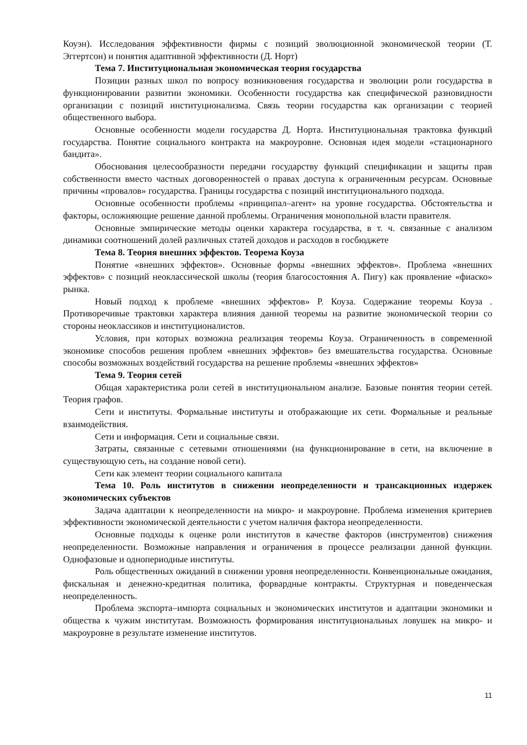Коуэн). Исследования эффективности фирмы с позиций эволюционной экономической теории (Т. Эггертсон) и понятия адаптивной эффективности (Д. Норт)
Тема 7. Институциональная экономическая теория государства
Позиции разных школ по вопросу возникновения государства и эволюции роли государства в функционировании развитии экономики. Особенности государства как специфической разновидности организации с позиций институционализма. Связь теории государства как организации с теорией общественного выбора.
Основные особенности модели государства Д. Норта. Институциональная трактовка функций государства. Понятие социального контракта на макроуровне. Основная идея модели «стационарного бандита».
Обоснования целесообразности передачи государству функций спецификации и защиты прав собственности вместо частных договоренностей о правах доступа к ограниченным ресурсам. Основные причины «провалов» государства. Границы государства с позиций институционального подхода.
Основные особенности проблемы «принципал–агент» на уровне государства. Обстоятельства и факторы, осложняющие решение данной проблемы. Ограничения монопольной власти правителя.
Основные эмпирические методы оценки характера государства, в т. ч. связанные с анализом динамики соотношений долей различных статей доходов и расходов в госбюджете
Тема 8. Теория внешних эффектов. Теорема Коуза
Понятие «внешних эффектов». Основные формы «внешних эффектов». Проблема «внешних эффектов» с позиций неоклассической школы (теория благосостояния А. Пигу) как проявление «фиаско» рынка.
Новый подход к проблеме «внешних эффектов» Р. Коуза. Содержание теоремы Коуза . Противоречивые трактовки характера влияния данной теоремы на развитие экономической теории со стороны неоклассиков и институционалистов.
Условия, при которых возможна реализация теоремы Коуза. Ограниченность в современной экономике способов решения проблем «внешних эффектов» без вмешательства государства. Основные способы возможных воздействий государства на решение проблемы «внешних эффектов»
Тема 9. Теория сетей
Общая характеристика роли сетей в институциональном анализе. Базовые понятия теории сетей. Теория графов.
Сети и институты. Формальные институты и отображающие их сети. Формальные и реальные взаимодействия.
Сети и информация. Сети и социальные связи.
Затраты, связанные с сетевыми отношениями (на функционирование в сети, на включение в существующую сеть, на создание новой сети).
Сети как элемент теории социального капитала
Тема 10. Роль институтов в снижении неопределенности и трансакционных издержек экономических субъектов
Задача адаптации к неопределенности на микро- и макроуровне. Проблема изменения критериев эффективности экономической деятельности с учетом наличия фактора неопределенности.
Основные подходы к оценке роли институтов в качестве факторов (инструментов) снижения неопределенности. Возможные направления и ограничения в процессе реализации данной функции. Однофазовые и однопериодные институты.
Роль общественных ожиданий в снижении уровня неопределенности. Конвенциональные ожидания, фискальная и денежно-кредитная политика, форвардные контракты. Структурная и поведенческая неопределенность.
Проблема экспорта–импорта социальных и экономических институтов и адаптации экономики и общества к чужим институтам. Возможность формирования институциональных ловушек на микро- и макроуровне в результате изменение институтов.
11